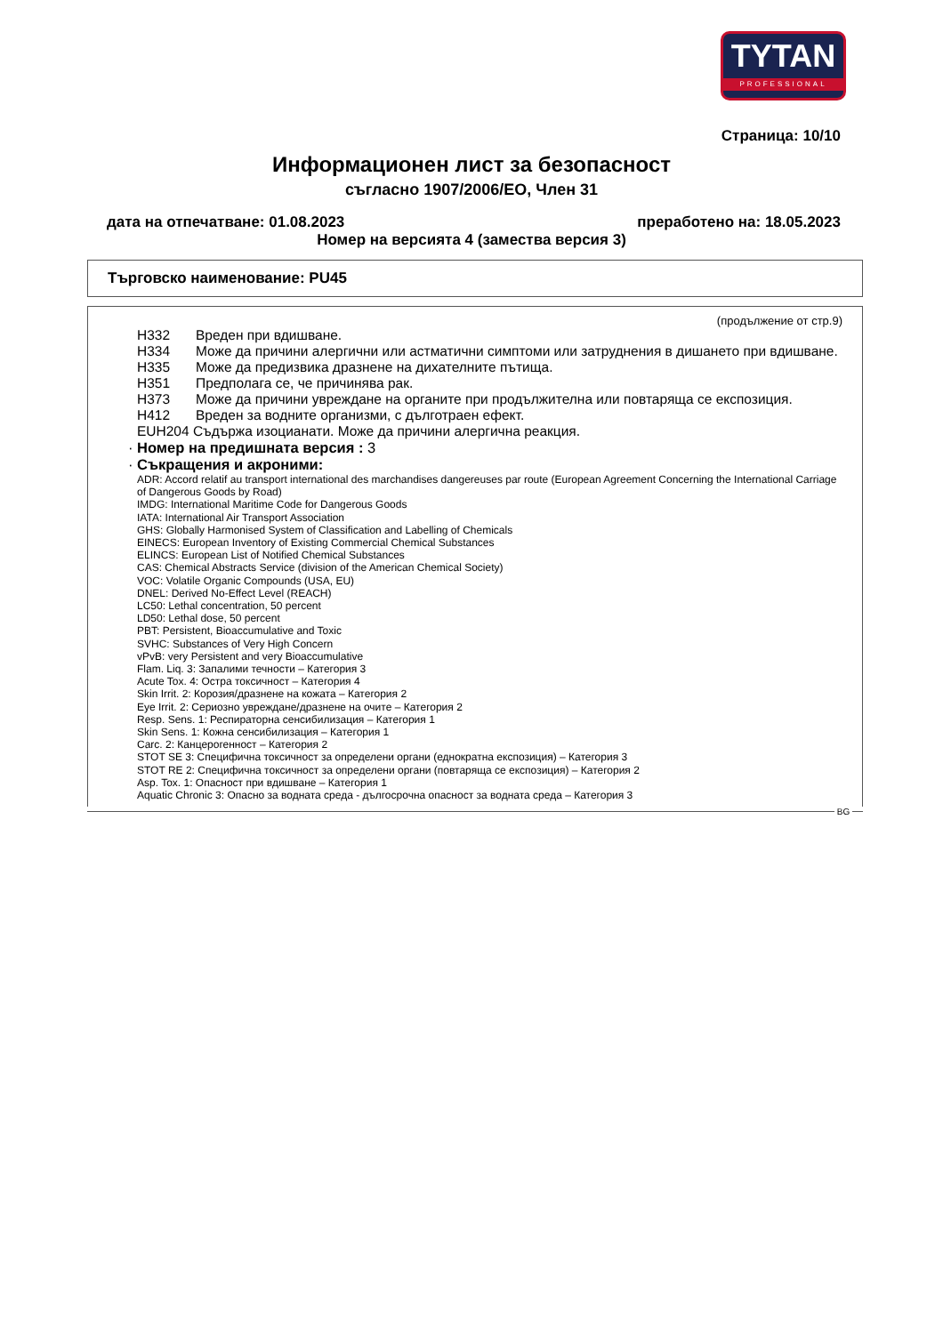TYTAN
PROFESSIONAL
Страница: 10/10
Информационен лист за безопасност
съгласно 1907/2006/ЕО, Член 31
дата на отпечатване: 01.08.2023 преработено на: 18.05.2023
Номер на версията 4 (замества версия 3)
Търговско наименование: PU45
(продължение от стр.9)
H332 Вреден при вдишване.
H334 Може да причини алергични или астматични симптоми или затруднения в дишането при вдишване.
H335 Може да предизвика дразнене на дихателните пътища.
H351 Предполага се, че причинява рак.
H373 Може да причини увреждане на органите при продължителна или повтаряща се експозиция.
H412 Вреден за водните организми, с дълготраен ефект.
EUH204 Съдържа изоцианати. Може да причини алергична реакция.
· Номер на предишната версия : 3
· Съкращения и акроними:
ADR: Accord relatif au transport international des marchandises dangereuses par route (European Agreement Concerning the International Carriage of Dangerous Goods by Road)
IMDG: International Maritime Code for Dangerous Goods
IATA: International Air Transport Association
GHS: Globally Harmonised System of Classification and Labelling of Chemicals
EINECS: European Inventory of Existing Commercial Chemical Substances
ELINCS: European List of Notified Chemical Substances
CAS: Chemical Abstracts Service (division of the American Chemical Society)
VOC: Volatile Organic Compounds (USA, EU)
DNEL: Derived No-Effect Level (REACH)
LC50: Lethal concentration, 50 percent
LD50: Lethal dose, 50 percent
PBT: Persistent, Bioaccumulative and Toxic
SVHC: Substances of Very High Concern
vPvB: very Persistent and very Bioaccumulative
Flam. Liq. 3: Запалими течности – Категория 3
Acute Tox. 4: Остра токсичност – Категория 4
Skin Irrit. 2: Корозия/дразнене на кожата – Категория 2
Eye Irrit. 2: Сериозно увреждане/дразнене на очите – Категория 2
Resp. Sens. 1: Респираторна сенсибилизация – Категория 1
Skin Sens. 1: Кожна сенсибилизация – Категория 1
Carc. 2: Канцерогенност – Категория 2
STOT SE 3: Специфична токсичност за определени органи (еднократна експозиция) – Категория 3
STOT RE 2: Специфична токсичност за определени органи (повтаряща се експозиция) – Категория 2
Asp. Tox. 1: Опасност при вдишване – Категория 1
Aquatic Chronic 3: Опасно за водната среда - дългосрочна опасност за водната среда – Категория 3
BG